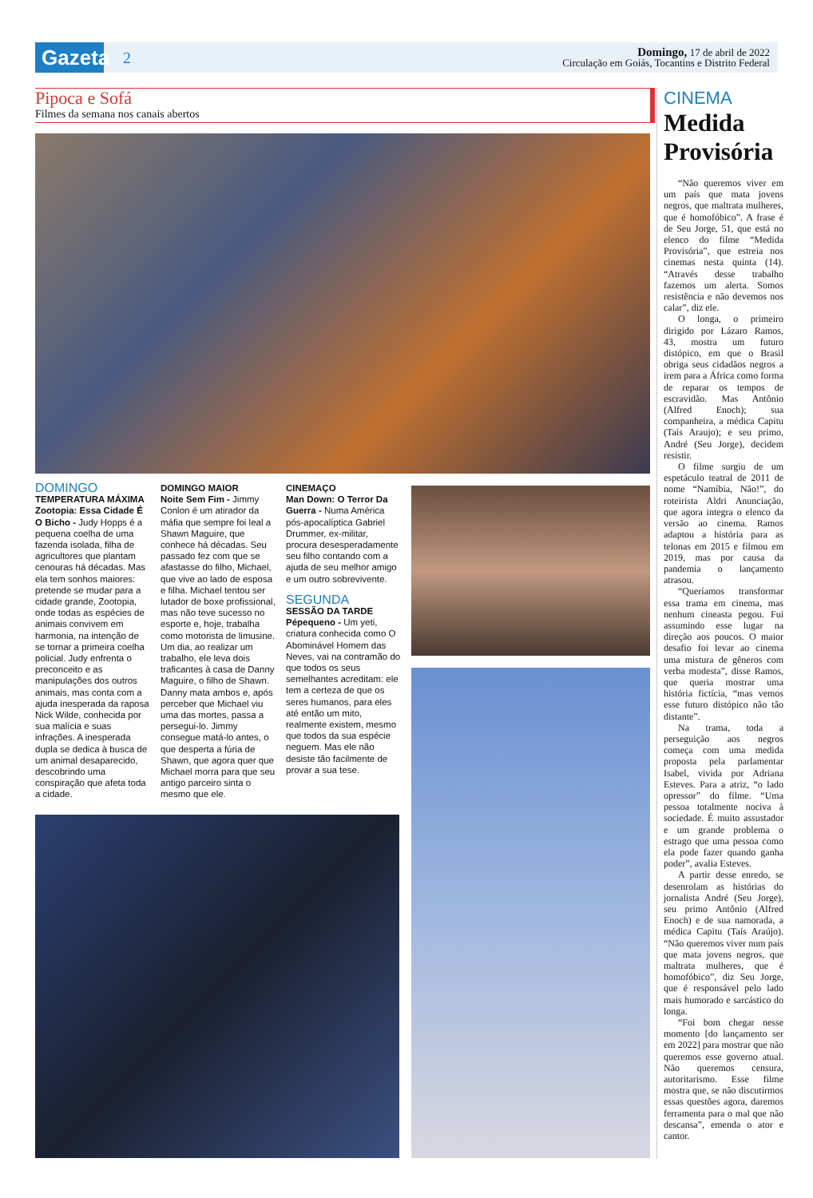Gazeta
2
Domingo, 17 de abril de 2022
Circulação em Goiás, Tocantins e Distrito Federal
Pipoca e Sofá
Filmes da semana nos canais abertos
DOMINGO
TEMPERATURA MÁXIMA
Zootopia: Essa Cidade É O Bicho - Judy Hopps é a pequena coelha de uma fazenda isolada, filha de agricultores que plantam cenouras há décadas. Mas ela tem sonhos maiores: pretende se mudar para a cidade grande, Zootopia, onde todas as espécies de animais convivem em harmonia, na intenção de se tornar a primeira coelha policial. Judy enfrenta o preconceito e as manipulações dos outros animais, mas conta com a ajuda inesperada da raposa Nick Wilde, conhecida por sua malícia e suas infrações. A inesperada dupla se dedica à busca de um animal desaparecido, descobrindo uma conspiração que afeta toda a cidade.
DOMINGO MAIOR
Noite Sem Fim - Jimmy Conlon é um atirador da máfia que sempre foi leal a Shawn Maguire, que conhece há décadas. Seu passado fez com que se afastasse do filho, Michael, que vive ao lado de esposa e filha. Michael tentou ser lutador de boxe profissional, mas não teve sucesso no esporte e, hoje, trabalha como motorista de limusine. Um dia, ao realizar um trabalho, ele leva dois traficantes à casa de Danny Maguire, o filho de Shawn. Danny mata ambos e, após perceber que Michael viu uma das mortes, passa a persegui-lo. Jimmy consegue matá-lo antes, o que desperta a fúria de Shawn, que agora quer que Michael morra para que seu antigo parceiro sinta o mesmo que ele.
CINEMAÇO
Man Down: O Terror Da Guerra - Numa América pós-apocalíptica Gabriel Drummer, ex-militar, procura desesperadamente seu filho contando com a ajuda de seu melhor amigo e um outro sobrevivente.
SEGUNDA
SESSÃO DA TARDE
Pépequeno - Um yeti, criatura conhecida como O Abominável Homem das Neves, vai na contramão do que todos os seus semelhantes acreditam: ele tem a certeza de que os seres humanos, para eles até então um mito, realmente existem, mesmo que todos da sua espécie neguem. Mas ele não desiste tão facilmente de provar a sua tese.
CINEMA
Medida Provisória
“Não queremos viver em um país que mata jovens negros, que maltrata mulheres, que é homofóbico”. A frase é de Seu Jorge, 51, que está no elenco do filme “Medida Provisória”, que estreia nos cinemas nesta quinta (14). “Através desse trabalho fazemos um alerta. Somos resistência e não devemos nos calar”, diz ele.
O longa, o primeiro dirigido por Lázaro Ramos, 43, mostra um futuro distópico, em que o Brasil obriga seus cidadãos negros a irem para a África como forma de reparar os tempos de escravidão. Mas Antônio (Alfred Enoch); sua companheira, a médica Capitu (Taís Araujo); e seu primo, André (Seu Jorge), decidem resistir.
O filme surgiu de um espetáculo teatral de 2011 de nome “Namíbia, Não!”, do roteirista Aldri Anunciação, que agora integra o elenco da versão ao cinema. Ramos adaptou a história para as telonas em 2015 e filmou em 2019, mas por causa da pandemia o lançamento atrasou.
“Queríamos transformar essa trama em cinema, mas nenhum cineasta pegou. Fui assumindo esse lugar na direção aos poucos. O maior desafio foi levar ao cinema uma mistura de gêneros com verba modesta”, disse Ramos, que queria mostrar uma história fictícia, “mas vemos esse futuro distópico não tão distante”.
Na trama, toda a perseguição aos negros começa com uma medida proposta pela parlamentar Isabel, vivida por Adriana Esteves. Para a atriz, “o lado opressor” do filme. “Uma pessoa totalmente nociva à sociedade. É muito assustador e um grande problema o estrago que uma pessoa como ela pode fazer quando ganha poder”, avalia Esteves.
A partir desse enredo, se desenrolam as histórias do jornalista André (Seu Jorge), seu primo Antônio (Alfred Enoch) e de sua namorada, a médica Capitu (Taís Araújo). “Não queremos viver num país que mata jovens negros, que maltrata mulheres, que é homofóbico”, diz Seu Jorge, que é responsável pelo lado mais humorado e sarcástico do longa.
“Foi bom chegar nesse momento [do lançamento ser em 2022] para mostrar que não queremos esse governo atual. Não queremos censura, autoritarismo. Esse filme mostra que, se não discutirmos essas questões agora, daremos ferramenta para o mal que não descansa”, emenda o ator e cantor.